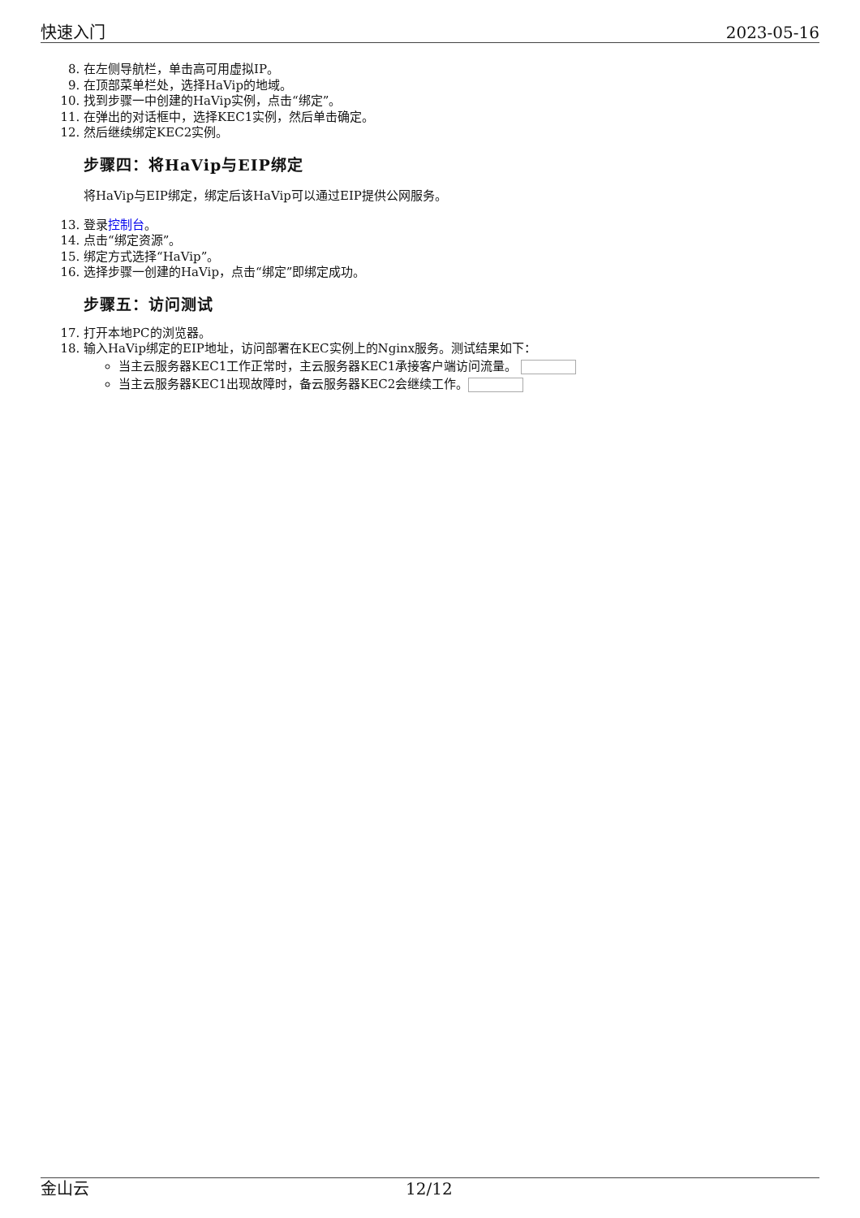快速入门 2023-05-16
8. 在左侧导航栏，单击高可用虚拟IP。
9. 在顶部菜单栏处，选择HaVip的地域。
10. 找到步骤一中创建的HaVip实例，点击“绑定”。
11. 在弹出的对话框中，选择KEC1实例，然后单击确定。
12. 然后继续绑定KEC2实例。
步骤四：将HaVip与EIP绑定
将HaVip与EIP绑定，绑定后该HaVip可以通过EIP提供公网服务。
13. 登录控制台。
14. 点击“绑定资源”。
15. 绑定方式选择“HaVip”。
16. 选择步骤一创建的HaVip，点击“绑定”即绑定成功。
步骤五：访问测试
17. 打开本地PC的浏览器。
18. 输入HaVip绑定的EIP地址，访问部署在KEC实例上的Nginx服务。测试结果如下：
当主云服务器KEC1工作正常时，主云服务器KEC1承接客户端访问流量。
当主云服务器KEC1出现故障时，备云服务器KEC2会继续工作。
金山云 12/12